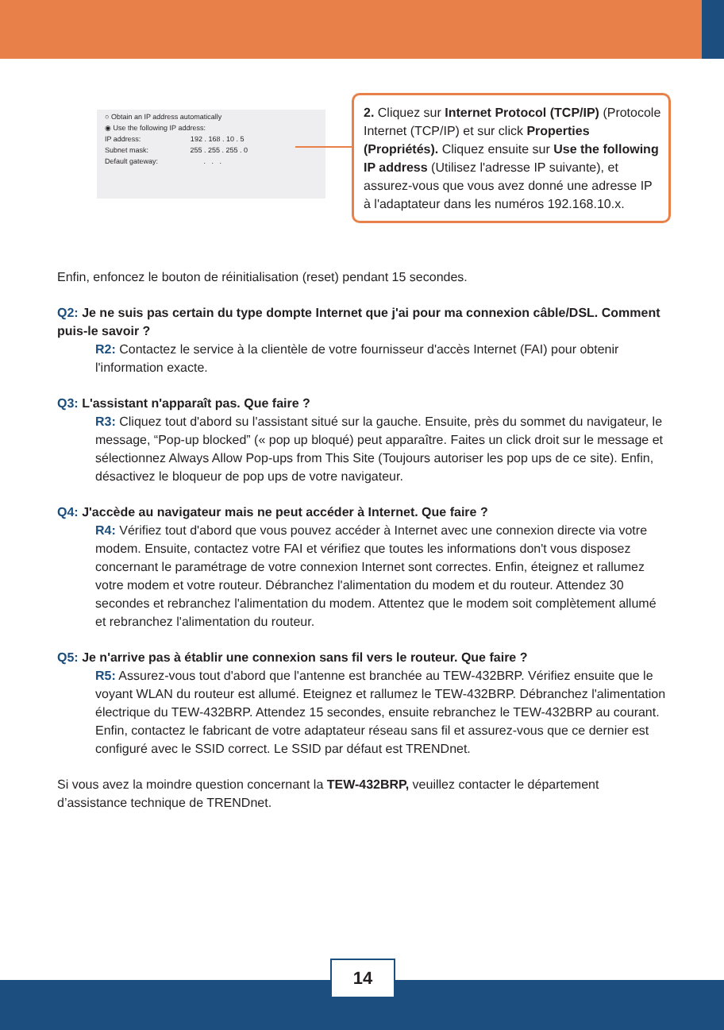○ Obtain an IP address automatically
◉ Use the following IP address:
IP address: 192 . 168 . 10 . 5
Subnet mask: 255 . 255 . 255 . 0
Default gateway: . . .
2. Cliquez sur Internet Protocol (TCP/IP) (Protocole Internet (TCP/IP) et sur click Properties (Propriétés). Cliquez ensuite sur Use the following IP address (Utilisez l'adresse IP suivante), et assurez-vous que vous avez donné une adresse IP à l'adaptateur dans les numéros 192.168.10.x.
Enfin, enfoncez le bouton de réinitialisation (reset) pendant 15 secondes.
Q2: Je ne suis pas certain du type dompte Internet que j'ai pour ma connexion câble/DSL. Comment puis-le savoir ?
R2: Contactez le service à la clientèle de votre fournisseur d'accès Internet (FAI) pour obtenir l'information exacte.
Q3: L'assistant n'apparaît pas. Que faire ?
R3: Cliquez tout d'abord su l'assistant situé sur la gauche. Ensuite, près du sommet du navigateur, le message, “Pop-up blocked” (« pop up bloqué) peut apparaître. Faites un click droit sur le message et sélectionnez Always Allow Pop-ups from This Site (Toujours autoriser les pop ups de ce site). Enfin, désactivez le bloqueur de pop ups de votre navigateur.
Q4: J'accède au navigateur mais ne peut accéder à Internet. Que faire ?
R4: Vérifiez tout d'abord que vous pouvez accéder à Internet avec une connexion directe via votre modem. Ensuite, contactez votre FAI et vérifiez que toutes les informations don't vous disposez concernant le paramétrage de votre connexion Internet sont correctes. Enfin, éteignez et rallumez votre modem et votre routeur. Débranchez l'alimentation du modem et du routeur. Attendez 30 secondes et rebranchez l'alimentation du modem. Attentez que le modem soit complètement allumé et rebranchez l'alimentation du routeur.
Q5: Je n'arrive pas à établir une connexion sans fil vers le routeur. Que faire ?
R5: Assurez-vous tout d'abord que l'antenne est branchée au TEW-432BRP. Vérifiez ensuite que le voyant WLAN du routeur est allumé. Eteignez et rallumez le TEW-432BRP. Débranchez l'alimentation électrique du TEW-432BRP. Attendez 15 secondes, ensuite rebranchez le TEW-432BRP au courant. Enfin, contactez le fabricant de votre adaptateur réseau sans fil et assurez-vous que ce dernier est configuré avec le SSID correct. Le SSID par défaut est TRENDnet.
Si vous avez la moindre question concernant la TEW-432BRP, veuillez contacter le département d’assistance technique de TRENDnet.
14